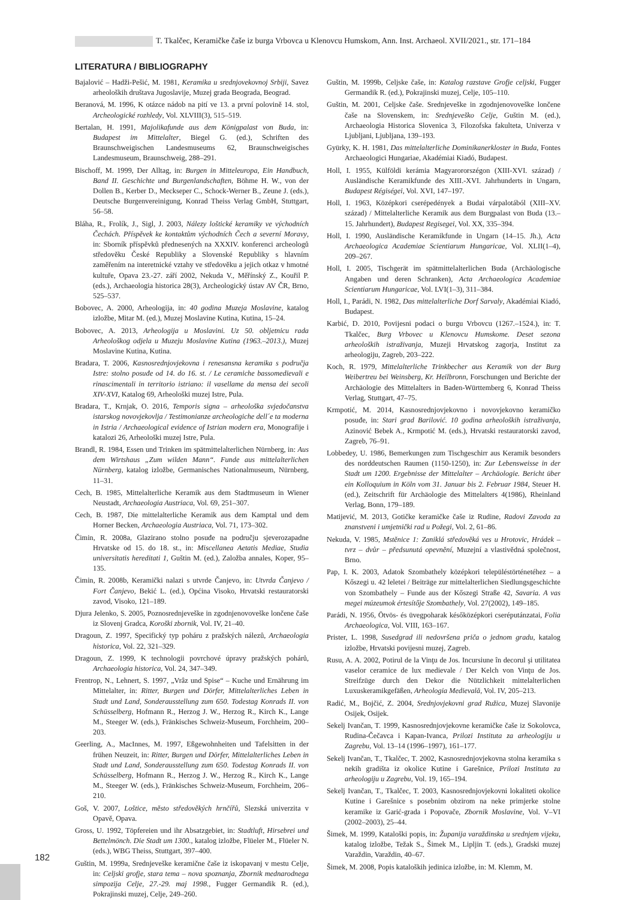T. Tkalčec, Keramičke čaše iz burga Vrbovca u Klenovcu Humskom, Ann. Inst. Archaeol. XVII/2021., str. 171–184
LITERATURA / BIBLIOGRAPHY
Bajalović – Hadži-Pešić, M. 1981, Keramika u srednjovekovnoj Srbiji, Savez arheoloških društava Jugoslavije, Muzej grada Beograda, Beograd.
Beranová, M. 1996, K otázce nádob na pití ve 13. a první polovině 14. stol, Archeologické rozhledy, Vol. XLVIII(3), 515–519.
Bertalan, H. 1991, Majolikafunde aus dem Königpalast von Buda, in: Budapest im Mittelalter, Biegel G. (ed.), Schriften des Braunschweigischen Landesmuseums 62, Braunschweigisches Landesmuseum, Braunschweig, 288–291.
Bischoff, M. 1999, Der Alltag, in: Burgen in Mitteleuropa, Ein Handbuch, Band II. Geschichte und Burgenlandschaften, Böhme H. W., von der Dollen B., Kerber D., Meckseper C., Schock-Werner B., Zeune J. (eds.), Deutsche Burgenvereinigung, Konrad Theiss Verlag GmbH, Stuttgart, 56–58.
Bláha, R., Frolík, J., Sigl, J. 2003, Nálezy loštické keramiky ve východních Čechách. Příspěvek ke kontaktům východních Čech a severní Moravy, in: Sborník příspěvků přednesených na XXXIV. konferenci archeologů středověku České Republiky a Slovenské Republiky s hlavním zaměřením na interetnické vztahy ve středověku a jejich otkaz v hmotné kultuře, Opava 23.-27. září 2002, Nekuda V., Měřínský Z., Kouřil P. (eds.), Archaeologia historica 28(3), Archeologický ústav AV ČR, Brno, 525–537.
Bobovec, A. 2000, Arheologija, in: 40 godina Muzeja Moslavine, katalog izložbe, Mitar M. (ed.), Muzej Moslavine Kutina, Kutina, 15–24.
Bobovec, A. 2013, Arheologija u Moslavini. Uz 50. obljetnicu rada Arheološkog odjela u Muzeju Moslavine Kutina (1963.–2013.), Muzej Moslavine Kutina, Kutina.
Bradara, T. 2006, Kasnosrednjovjekovna i renesansna keramika s područja Istre: stolno posuđe od 14. do 16. st. / Le ceramiche bassomedievali e rinascimentali in territorio istriano: il vasellame da mensa dei secoli XIV-XVI, Katalog 69, Arheološki muzej Istre, Pula.
Bradara, T., Krnjak, O. 2016, Temporis signa – arheološka svjedočanstva istarskog novovjekovlja / Testimonianze archeologiche dell´e ta moderna in Istria / Archaeological evidence of Istrian modern era, Monografije i katalozi 26, Arheološki muzej Istre, Pula.
Brandl, R. 1984, Essen und Trinken im spätmittelalterlichen Nürnberg, in: Aus dem Wirtshaus „Zum wilden Mann“. Funde aus mittelalterlichen Nürnberg, katalog izložbe, Germanisches Nationalmuseum, Nürnberg, 11–31.
Cech, B. 1985, Mittelalterliche Keramik aus dem Stadtmuseum in Wiener Neustadt, Archaeologia Austriaca, Vol. 69, 251–307.
Cech, B. 1987, Die mittelalterliche Keramik aus dem Kamptal und dem Horner Becken, Archaeologia Austriaca, Vol. 71, 173–302.
Čimin, R. 2008a, Glazirano stolno posuđe na području sjeverozapadne Hrvatske od 15. do 18. st., in: Miscellanea Aetatis Mediae, Studia universitatis hereditati 1, Guštin M. (ed.), Založba annales, Koper, 95–135.
Čimin, R. 2008b, Keramički nalazi s utvrde Čanjevo, in: Utvrda Čanjevo / Fort Čanjevo, Bekić L. (ed.), Općina Visoko, Hrvatski restauratorski zavod, Visoko, 121–189.
Djura Jelenko, S. 2005, Poznosrednjeveške in zgodnjenovoveške lončene čaše iz Slovenj Gradca, Koroški zbornik, Vol. IV, 21–40.
Dragoun, Z. 1997, Specifický typ poháru z pražských nálezů, Archaeologia historica, Vol. 22, 321–329.
Dragoun, Z. 1999, K technologii povrchové úpravy pražských pohárů, Archaeologia historica, Vol. 24, 347–349.
Frentrop, N., Lehnert, S. 1997, „Vrâz und Spise“ – Kuche und Ernährung im Mittelalter, in: Ritter, Burgen und Dörfer, Mittelalterliches Leben in Stadt und Land, Sonderausstellung zum 650. Todestag Konrads II. von Schüsselberg, Hofmann R., Herzog J. W., Herzog R., Kirch K., Lange M., Steeger W. (eds.), Fränkisches Schweiz-Museum, Forchheim, 200–203.
Geerling, A., MacInnes, M. 1997, Eßgewohnheiten und Tafelsitten in der frühen Neuzeit, in: Ritter, Burgen und Dörfer, Mittelalterliches Leben in Stadt und Land, Sonderausstellung zum 650. Todestag Konrads II. von Schüsselberg, Hofmann R., Herzog J. W., Herzog R., Kirch K., Lange M., Steeger W. (eds.), Fränkisches Schweiz-Museum, Forchheim, 206–210.
Goš, V. 2007, Loštice, město středověkých hrnčířů, Slezská univerzita v Opavě, Opava.
Gross, U. 1992, Töpfereien und ihr Absatzgebiet, in: Stadtluft, Hirsebrei und Bettelmönch. Die Stadt um 1300., katalog izložbe, Flüeler M., Flüeler N. (eds.), WBG Theiss, Stuttgart, 397–400.
Guštin, M. 1999a, Srednjeveške keramične čaše iz iskopavanj v mestu Celje, in: Celjski grofje, stara tema – nova spoznanja, Zbornik mednarodnega simpozija Celje, 27.-29. maj 1998., Fugger Germandik R. (ed.), Pokrajinski muzej, Celje, 249–260.
Guštin, M. 1999b, Celjske čaše, in: Katalog razstave Grofje celjski, Fugger Germandik R. (ed.), Pokrajinski muzej, Celje, 105–110.
Guštin, M. 2001, Celjske čaše. Srednjeveške in zgodnjenovoveške lončene čaše na Slovenskem, in: Srednjeveško Celje, Guštin M. (ed.), Archaeologia Historica Slovenica 3, Filozofska fakulteta, Univerza v Ljubljani, Ljubljana, 139–193.
Gyürky, K. H. 1981, Das mittelalterliche Dominikanerkloster in Buda, Fontes Archaeologici Hungariae, Akadémiai Kiadó, Budapest.
Holl, I. 1955, Külföldi kerámia Magyarororszégon (XIII-XVI. század) / Ausländische Keramikfunde des XIII.-XVI. Jahrhunderts in Ungarn, Budapest Régiségei, Vol. XVI, 147–197.
Holl, I. 1963, Középkori cserépedények a Budai várpalotából (XIII–XV. század) / Mittelalterliche Keramik aus dem Burgpalast von Buda (13.–15. Jahrhundert), Budapest Regisegei, Vol. XX, 335–394.
Holl, I. 1990, Ausländische Keramikfunde in Ungarn (14–15. Jh.), Acta Archaeologica Academiae Scientiarum Hungaricae, Vol. XLII(1–4), 209–267.
Holl, I. 2005, Tischgerät im spätmittelalterlichen Buda (Archäologische Angaben und deren Schranken), Acta Archaeologica Academiae Scientiarum Hungaricae, Vol. LVI(1–3), 311–384.
Holl, I., Parádi, N. 1982, Das mittelalterliche Dorf Sarvaly, Akadémiai Kiadó, Budapest.
Karbić, D. 2010, Povijesni podaci o burgu Vrbovcu (1267.–1524.), in: T. Tkalčec, Burg Vrbovec u Klenovcu Humskome. Deset sezona arheoloških istraživanja, Muzeji Hrvatskog zagorja, Institut za arheologiju, Zagreb, 203–222.
Koch, R. 1979, Mittelalterliche Trinkbecher aus Keramik von der Burg Weibertreu bei Weinsberg, Kr. Heilbronn, Forschungen und Berichte der Archäologie des Mittelalters in Baden-Württemberg 6, Konrad Theiss Verlag, Stuttgart, 47–75.
Krmpotić, M. 2014, Kasnosrednjovjekovno i novovjekovno keramičko posuđe, in: Stari grad Barilović. 10 godina arheoloških istraživanja, Azinović Bebek A., Krmpotić M. (eds.), Hrvatski restauratorski zavod, Zagreb, 76–91.
Lobbedey, U. 1986, Bemerkungen zum Tischgeschirr aus Keramik besonders des norddeutschen Raumen (1150-1250), in: Zur Lebensweisse in der Stadt um 1200. Ergebnisse der Mittelalter – Archäologie. Bericht über ein Kolloquium in Köln vom 31. Januar bis 2. Februar 1984, Steuer H. (ed.), Zeitschrift für Archäologie des Mittelalters 4(1986), Rheinland Verlag, Bonn, 179–189.
Matijević, M. 2013, Gotičke keramičke čaše iz Rudine, Radovi Zavoda za znanstveni i umjetnički rad u Požegi, Vol. 2, 61–86.
Nekuda, V. 1985, Mstěnice 1: Zaniklá středověká ves u Hrotovic, Hrádek – tvrz – dvůr – předsunutá opevnění, Muzejní a vlastivědná společnost, Brno.
Pap, I. K. 2003, Adatok Szombathely középkori településtörténetéhez – a Kőszegi u. 42 leletei / Beiträge zur mittelalterlichen Siedlungsgeschichte von Szombathely – Funde aus der Kőszegi Straße 42, Savaria. A vas megei múzeumok értesítője Szombathely, Vol. 27(2002), 149–185.
Parádi, N. 1956, Ötvös- és üvegpoharak későközépkori cseréputánzatai, Folia Archaeologica, Vol. VIII, 163–167.
Prister, L. 1998, Susedgrad ili nedovršena priča o jednom gradu, katalog izložbe, Hrvatski povijesni muzej, Zagreb.
Rusu, A. A. 2002, Potirul de la Vinţu de Jos. Incursiune în decorul şi utilitatea vaselor ceramice de lux medievale / Der Kelch von Vinţu de Jos. Streifzüge durch den Dekor die Nützlichkeit mittelalterlichen Luxuskeramikgefäßen, Arheologia Medievală, Vol. IV, 205–213.
Radić, M., Bojčić, Z. 2004, Srednjovjekovni grad Ružica, Muzej Slavonije Osijek, Osijek.
Sekelj Ivančan, T. 1999, Kasnosrednjovjekovne keramičke čaše iz Sokolovca, Rudina-Čečavca i Kapan-Ivanca, Prilozi Instituta za arheologiju u Zagrebu, Vol. 13–14 (1996–1997), 161–177.
Sekelj Ivančan, T., Tkalčec, T. 2002, Kasnosrednjovjekovna stolna keramika s nekih gradišta iz okolice Kutine i Garešnice, Prilozi Instituta za arheologiju u Zagrebu, Vol. 19, 165–194.
Sekelj Ivančan, T., Tkalčec, T. 2003, Kasnosrednjovjekovni lokaliteti okolice Kutine i Garešnice s posebnim obzirom na neke primjerke stolne keramike iz Garić-grada i Popovače, Zbornik Moslavine, Vol. V–VI (2002–2003), 25–44.
Šimek, M. 1999, Kataloški popis, in: Županija varaždinska u srednjem vijeku, katalog izložbe, Težak S., Šimek M., Lipljin T. (eds.), Gradski muzej Varaždin, Varaždin, 40–67.
Šimek, M. 2008, Popis kataloških jedinica izložbe, in: M. Klemm, M.
182